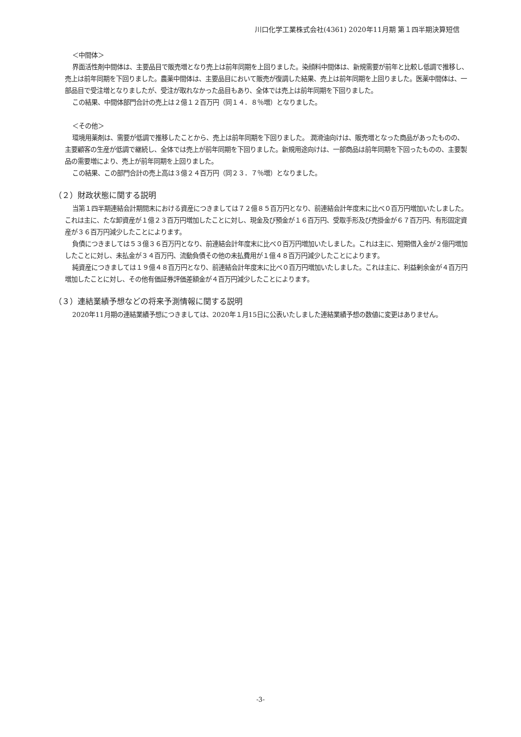川口化学工業株式会社(4361) 2020年11月期 第１四半期決算短信
＜中間体＞
界面活性剤中間体は、主要品目で販売増となり売上は前年同期を上回りました。染顔料中間体は、新規需要が前年と比較し低調で推移し、売上は前年同期を下回りました。農薬中間体は、主要品目において販売が復調した結果、売上は前年同期を上回りました。医薬中間体は、一部品目で受注増となりましたが、受注が取れなかった品目もあり、全体では売上は前年同期を下回りました。
この結果、中間体部門合計の売上は２億１２百万円（同１４．８％増）となりました。
＜その他＞
環境用薬剤は、需要が低調で推移したことから、売上は前年同期を下回りました。 潤滑油向けは、販売増となった商品があったものの、主要顧客の生産が低調で継続し、全体では売上が前年同期を下回りました。新規用途向けは、一部商品は前年同期を下回ったものの、主要製品の需要増により、売上が前年同期を上回りました。
この結果、この部門合計の売上高は３億２４百万円（同２３．７％増）となりました。
（２）財政状態に関する説明
当第１四半期連結会計期間末における資産につきましては７２億８５百万円となり、前連結会計年度末に比べ０百万円増加いたしました。これは主に、たな卸資産が１億２３百万円増加したことに対し、現金及び預金が１６百万円、受取手形及び売掛金が６７百万円、有形固定資産が３６百万円減少したことによります。
負債につきましては５３億３６百万円となり、前連結会計年度末に比べ０百万円増加いたしました。これは主に、短期借入金が２億円増加したことに対し、未払金が３４百万円、流動負債その他の未払費用が１億４８百万円減少したことによります。
純資産につきましては１９億４８百万円となり、前連結会計年度末に比べ０百万円増加いたしました。これは主に、利益剰余金が４百万円増加したことに対し、その他有価証券評価差額金が４百万円減少したことによります。
（３）連結業績予想などの将来予測情報に関する説明
2020年11月期の連結業績予想につきましては、2020年１月15日に公表いたしました連結業績予想の数値に変更はありません。
-3-